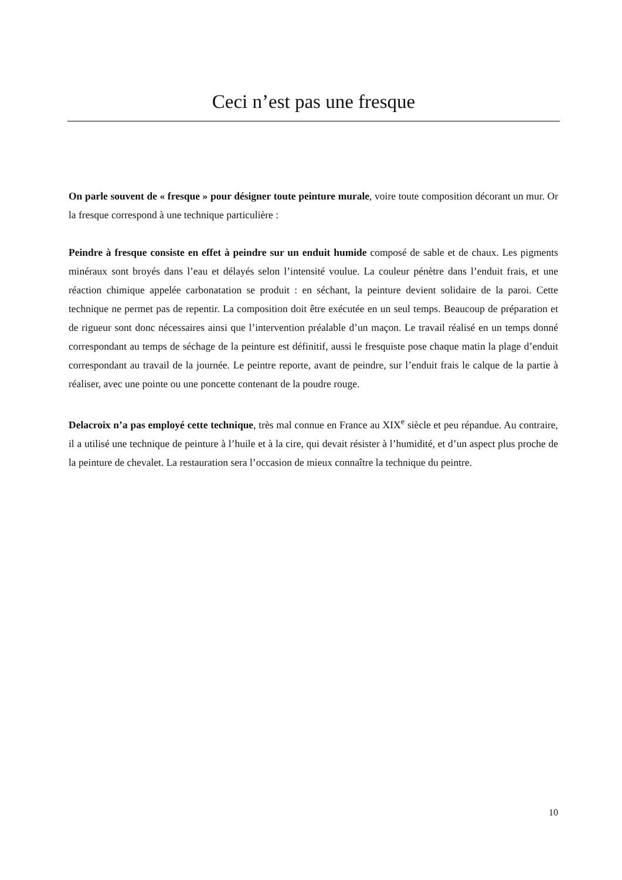Ceci n’est pas une fresque
On parle souvent de « fresque » pour désigner toute peinture murale, voire toute composition décorant un mur. Or la fresque correspond à une technique particulière :
Peindre à fresque consiste en effet à peindre sur un enduit humide composé de sable et de chaux. Les pigments minéraux sont broyés dans l’eau et délayés selon l’intensité voulue. La couleur pénètre dans l’enduit frais, et une réaction chimique appelée carbonatation se produit : en séchant, la peinture devient solidaire de la paroi. Cette technique ne permet pas de repentir. La composition doit être exécutée en un seul temps. Beaucoup de préparation et de rigueur sont donc nécessaires ainsi que l’intervention préalable d’un maçon. Le travail réalisé en un temps donné correspondant au temps de séchage de la peinture est définitif, aussi le fresquiste pose chaque matin la plage d’enduit correspondant au travail de la journée. Le peintre reporte, avant de peindre, sur l’enduit frais le calque de la partie à réaliser, avec une pointe ou une poncette contenant de la poudre rouge.
Delacroix n’a pas employé cette technique, très mal connue en France au XIX<sup>e</sup> siècle et peu répandue. Au contraire, il a utilisé une technique de peinture à l’huile et à la cire, qui devait résister à l’humidité, et d’un aspect plus proche de la peinture de chevalet. La restauration sera l’occasion de mieux connaître la technique du peintre.
10